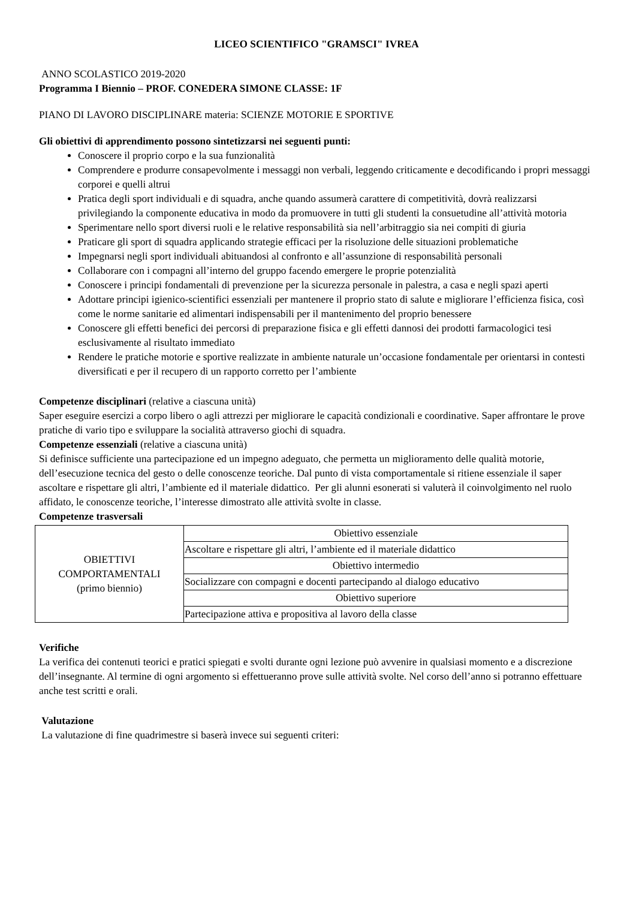LICEO SCIENTIFICO "GRAMSCI" IVREA
ANNO SCOLASTICO 2019-2020
Programma I Biennio – PROF. CONEDERA SIMONE CLASSE: 1F
PIANO DI LAVORO DISCIPLINARE materia: SCIENZE MOTORIE E SPORTIVE
Gli obiettivi di apprendimento possono sintetizzarsi nei seguenti punti:
Conoscere il proprio corpo e la sua funzionalità
Comprendere e produrre consapevolmente i messaggi non verbali, leggendo criticamente e decodificando i propri messaggi corporei e quelli altrui
Pratica degli sport individuali e di squadra, anche quando assumerà carattere di competitività, dovrà realizzarsi privilegiando la componente educativa in modo da promuovere in tutti gli studenti la consuetudine all’attività motoria
Sperimentare nello sport diversi ruoli e le relative responsabilità sia nell’arbitraggio sia nei compiti di giuria
Praticare gli sport di squadra applicando strategie efficaci per la risoluzione delle situazioni problematiche
Impegnarsi negli sport individuali abituandosi al confronto e all’assunzione di responsabilità personali
Collaborare con i compagni all’interno del gruppo facendo emergere le proprie potenzialità
Conoscere i principi fondamentali di prevenzione per la sicurezza personale in palestra, a casa e negli spazi aperti
Adottare principi igienico-scientifici essenziali per mantenere il proprio stato di salute e migliorare l’efficienza fisica, così come le norme sanitarie ed alimentari indispensabili per il mantenimento del proprio benessere
Conoscere gli effetti benefici dei percorsi di preparazione fisica e gli effetti dannosi dei prodotti farmacologici tesi esclusivamente al risultato immediato
Rendere le pratiche motorie e sportive realizzate in ambiente naturale un’occasione fondamentale per orientarsi in contesti diversificati e per il recupero di un rapporto corretto per l’ambiente
Competenze disciplinari (relative a ciascuna unità)
Saper eseguire esercizi a corpo libero o agli attrezzi per migliorare le capacità condizionali e coordinative. Saper affrontare le prove pratiche di vario tipo e sviluppare la socialità attraverso giochi di squadra.
Competenze essenziali (relative a ciascuna unità)
Si definisce sufficiente una partecipazione ed un impegno adeguato, che permetta un miglioramento delle qualità motorie, dell’esecuzione tecnica del gesto o delle conoscenze teoriche. Dal punto di vista comportamentale si ritiene essenziale il saper ascoltare e rispettare gli altri, l’ambiente ed il materiale didattico. Per gli alunni esonerati si valuterà il coinvolgimento nel ruolo affidato, le conoscenze teoriche, l’interesse dimostrato alle attività svolte in classe.
Competenze trasversali
| OBIETTIVI COMPORTAMENTALI (primo biennio) | Obiettivo essenziale |
| | Ascoltare e rispettare gli altri, l’ambiente ed il materiale didattico |
| | Obiettivo intermedio |
| | Socializzare con compagni e docenti partecipando al dialogo educativo |
| | Obiettivo superiore |
| | Partecipazione attiva e propositiva al lavoro della classe |
Verifiche
La verifica dei contenuti teorici e pratici spiegati e svolti durante ogni lezione può avvenire in qualsiasi momento e a discrezione dell’insegnante. Al termine di ogni argomento si effettueranno prove sulle attività svolte. Nel corso dell’anno si potranno effettuare anche test scritti e orali.
Valutazione
La valutazione di fine quadrimestre si baserà invece sui seguenti criteri: